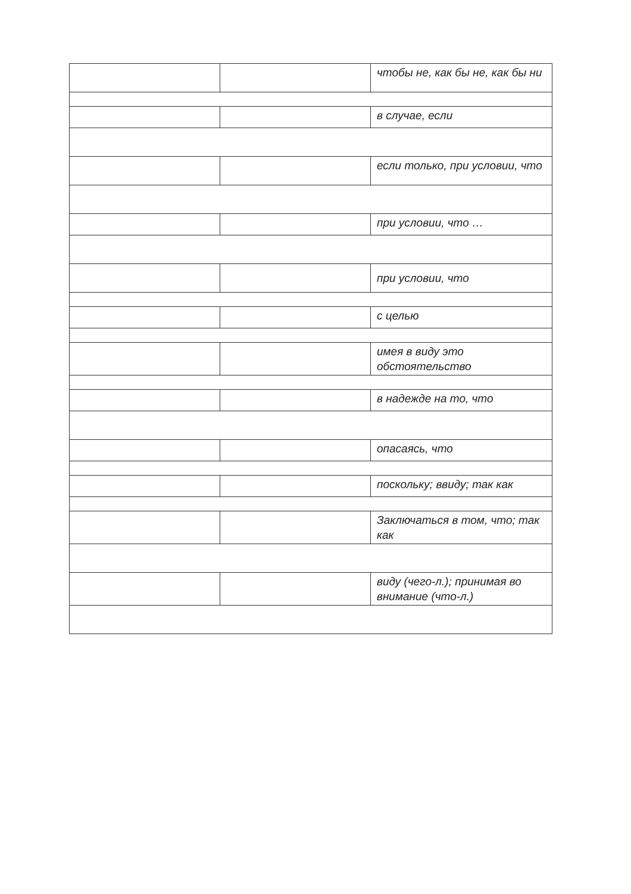| | | чтобы не, как бы не, как бы ни |
| | | в случае, если |
| | | если только, при условии, что |
| | | при условии, что … |
| | | при условии, что |
| | | с целью |
| | | имея в виду это обстоятельство |
| | | в надежде на то, что |
| | | опасаясь, что |
| | | поскольку; ввиду; так как |
| | | Заключаться в том, что; так как |
| | | виду (чего-л.); принимая во внимание (что-л.) |